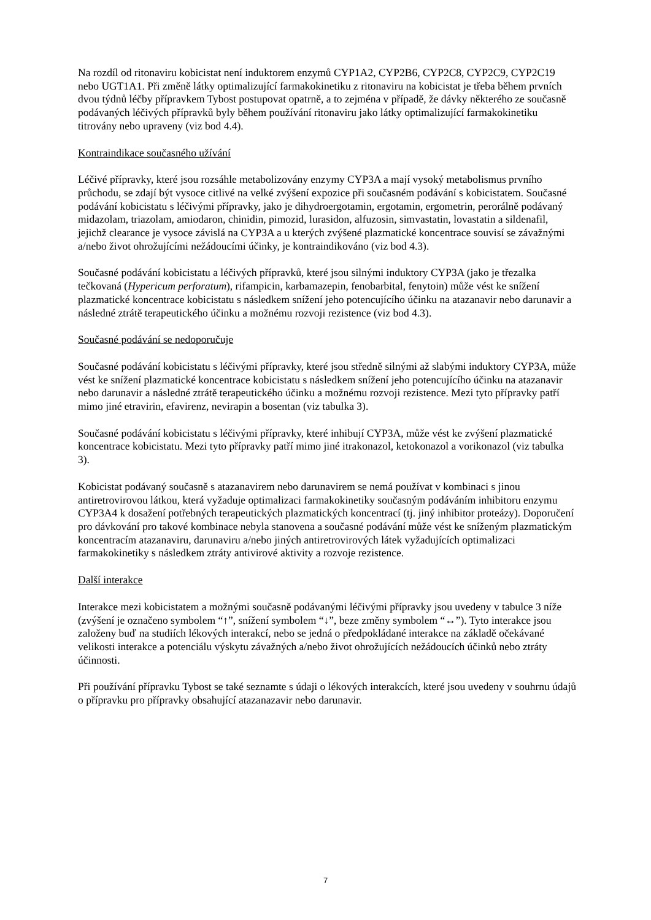Na rozdíl od ritonaviru kobicistat není induktorem enzymů CYP1A2, CYP2B6, CYP2C8, CYP2C9, CYP2C19 nebo UGT1A1. Při změně látky optimalizující farmakokinetiku z ritonaviru na kobicistat je třeba během prvních dvou týdnů léčby přípravkem Tybost postupovat opatrně, a to zejména v případě, že dávky některého ze současně podávaných léčivých přípravků byly během používání ritonaviru jako látky optimalizující farmakokinetiku titrovány nebo upraveny (viz bod 4.4).
Kontraindikace současného užívání
Léčivé přípravky, které jsou rozsáhle metabolizovány enzymy CYP3A a mají vysoký metabolismus prvního průchodu, se zdají být vysoce citlivé na velké zvýšení expozice při současném podávání s kobicistatem. Současné podávání kobicistatu s léčivými přípravky, jako je dihydroergotamin, ergotamin, ergometrin, perorálně podávaný midazolam, triazolam, amiodaron, chinidin, pimozid, lurasidon, alfuzosin, simvastatin, lovastatin a sildenafil, jejichž clearance je vysoce závislá na CYP3A a u kterých zvýšené plazmatické koncentrace souvisí se závažnými a/nebo život ohrožujícími nežádoucími účinky, je kontraindikováno (viz bod 4.3).
Současné podávání kobicistatu a léčivých přípravků, které jsou silnými induktory CYP3A (jako je třezalka tečkovaná (Hypericum perforatum), rifampicin, karbamazepin, fenobarbital, fenytoin) může vést ke snížení plazmatické koncentrace kobicistatu s následkem snížení jeho potencujícího účinku na atazanavir nebo darunavir a následné ztrátě terapeutického účinku a možnému rozvoji rezistence (viz bod 4.3).
Současné podávání se nedoporučuje
Současné podávání kobicistatu s léčivými přípravky, které jsou středně silnými až slabými induktory CYP3A, může vést ke snížení plazmatické koncentrace kobicistatu s následkem snížení jeho potencujícího účinku na atazanavir nebo darunavir a následné ztrátě terapeutického účinku a možnému rozvoji rezistence. Mezi tyto přípravky patří mimo jiné etravirin, efavirenz, nevirapin a bosentan (viz tabulka 3).
Současné podávání kobicistatu s léčivými přípravky, které inhibují CYP3A, může vést ke zvýšení plazmatické koncentrace kobicistatu. Mezi tyto přípravky patří mimo jiné itrakonazol, ketokonazol a vorikonazol (viz tabulka 3).
Kobicistat podávaný současně s atazanavirem nebo darunavirem se nemá používat v kombinaci s jinou antiretrovirovou látkou, která vyžaduje optimalizaci farmakokinetiky současným podáváním inhibitoru enzymu CYP3A4 k dosažení potřebných terapeutických plazmatických koncentrací (tj. jiný inhibitor proteázy). Doporučení pro dávkování pro takové kombinace nebyla stanovena a současné podávání může vést ke sníženým plazmatickým koncentracím atazanaviru, darunaviru a/nebo jiných antiretrovirových látek vyžadujících optimalizaci farmakokinetiky s následkem ztráty antivirové aktivity a rozvoje rezistence.
Další interakce
Interakce mezi kobicistatem a možnými současně podávanými léčivými přípravky jsou uvedeny v tabulce 3 níže (zvýšení je označeno symbolem “↑”, snížení symbolem “↓”, beze změny symbolem “↔”). Tyto interakce jsou založeny buď na studiích lékových interakcí, nebo se jedná o předpokládané interakce na základě očekávané velikosti interakce a potenciálu výskytu závažných a/nebo život ohrožujících nežádoucích účinků nebo ztráty účinnosti.
Při používání přípravku Tybost se také seznamte s údaji o lékových interakcích, které jsou uvedeny v souhrnu údajů o přípravku pro přípravky obsahující atazanazavir nebo darunavir.
7